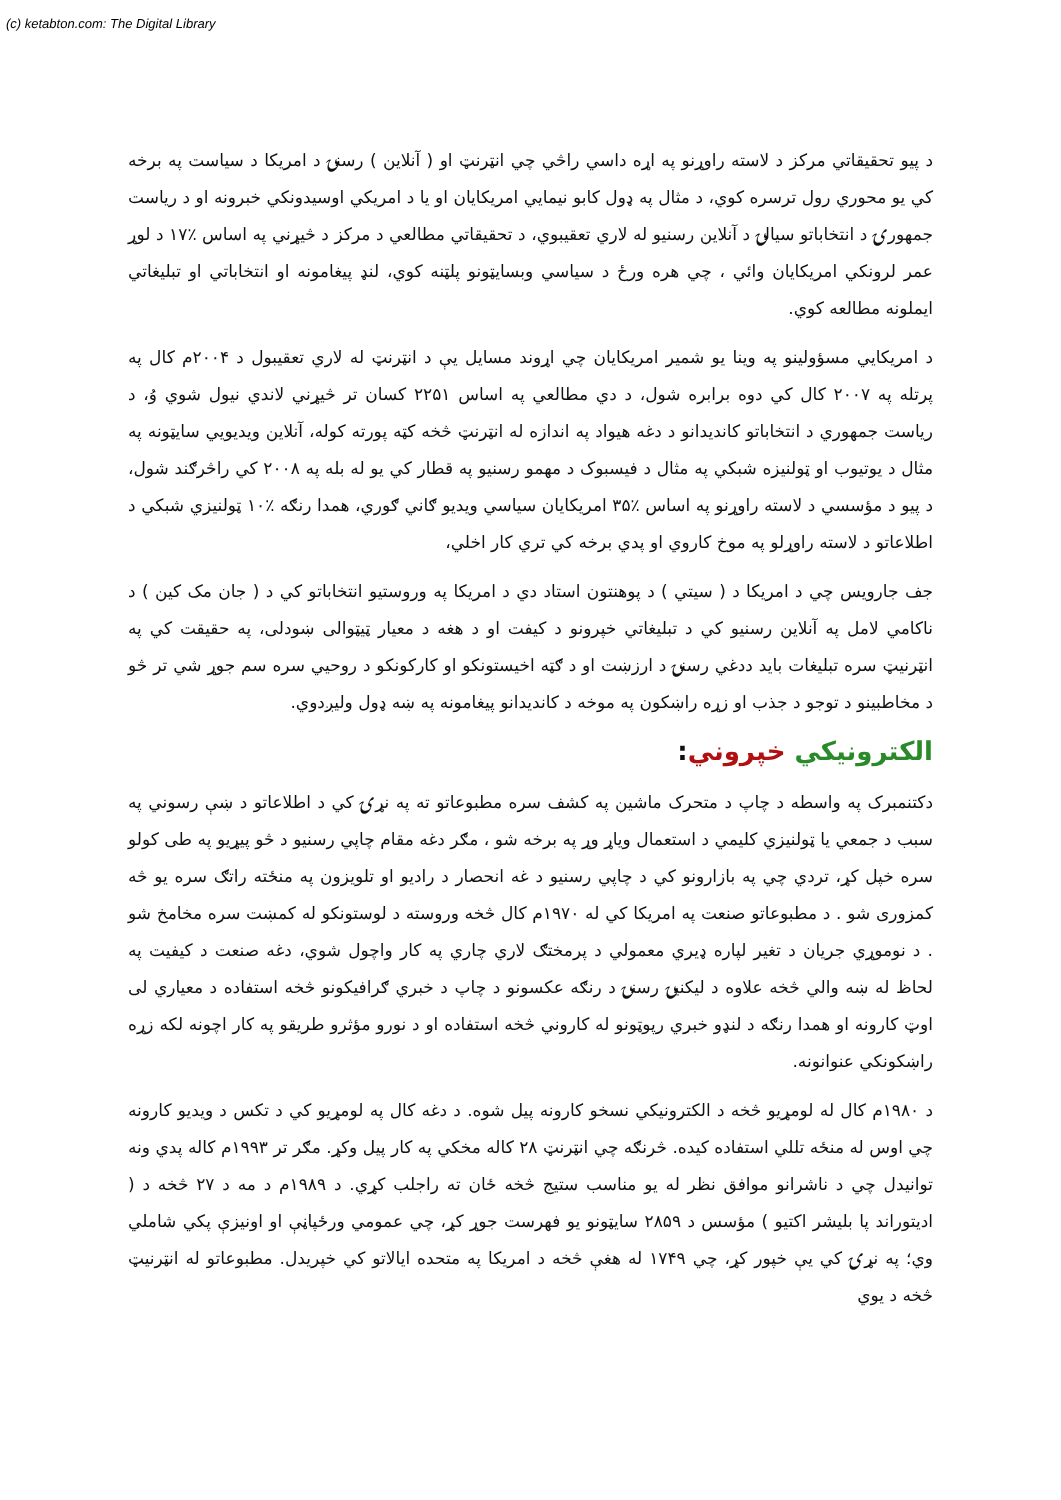(c) ketabton.com: The Digital Library
د پیو تحقیقاتي مرکز د لاسته راوړنو په اړه داسي راڅي چي انټرنټ او ( آنلاین ) رسنۍ د امریکا د سیاست په برخه کي یو محوري رول ترسره کوي، د مثال په ډول کابو نیمايي امریکایان او یا د امریکي اوسیدونکي خبرونه او د ریاست جمهورۍ د انتخاباتو سیالۍ د آنلاین رسنیو له لاري تعقیبوي، د تحقیقاتي مطالعي د مرکز د څیړني په اساس ٪۱۷ د لوړ عمر لرونکي امریکایان وائي ، چي هره ورځ د سیاسي وبسایټونو پلټنه کوي، لنډ پیغامونه او انتخاباتي او تبلیغاتي ایملونه مطالعه کوي.
د امریکايي مسؤولینو په وینا یو شمیر امریکایان چي اړوند مسایل یې د انټرنټ له لاري تعقیبول د ۲۰۰۴م کال په پرتله په ۲۰۰۷ کال کي دوه برابره شول، د دي مطالعي په اساس ۲۲۵۱ کسان تر څیړني لاندي نیول شوي وُ، د ریاست جمهوري د انتخاباتو کاندیدانو د دغه هیواد په اندازه له انټرنټ څخه کټه پورته کوله، آنلاین ویدیويي سایټونه په مثال د یوتیوب او ټولنیزه شبکي په مثال د فیسبوک د مهمو رسنیو په قطار کي یو له بله په ۲۰۰۸ کي راڅرګند شول، د پیو د مؤسسي د لاسته راوړنو په اساس ٪۳۵ امریکایان سیاسي ویدیو ګاني ګوري، همدا رنګه ٪۱۰ ټولنیزي شبکي د اطلاعاتو د لاسته راوړلو په موخ کاروي او پدي برخه کي تري کار اخلي،
جف جارویس چي د امریکا د ( سیتي ) د پوهنتون استاد دي د امریکا په وروستیو انتخاباتو کي د ( جان مک کین ) د ناکامي لامل په آنلاین رسنیو کي د تبلیغاتي خپرونو د کیفت او د هغه د معیار ټیټوالی ښودلی، په حقیقت کي په انټرنیټ سره تبلیغات باید ددغي رسنۍ د ارزښت او د ګټه اخیستونکو او کارکونکو د روحیي سره سم جوړ شي تر څو د مخاطبینو د توجو د جذب او زړه راښکون په موخه د کاندیدانو پیغامونه په ښه ډول ولیږدوي.
الکترونیکي خپروني:
دکتنمبرک په واسطه د چاپ د متحرک ماشین په کشف سره مطبوعاتو ته په نړۍ کي د اطلاعاتو د ښې رسوني په سبب د جمعي یا ټولنیزي کلیمي د استعمال ویاړ وړ په برخه شو ، مګر دغه مقام چاپي رسنیو د څو پیړیو په طی کولو سره خپل کړ، تردي چي په بازارونو کي د چاپي رسنیو د غه انحصار د رادیو او تلویزون په منځته راتګ سره یو څه کمزوری شو . د مطبوعاتو صنعت په امریکا کي له ۱۹۷۰م کال څخه وروسته د لوستونکو له کمښت سره مخامخ شو . د نوموړي جریان د تغیر لپاره ډیري معمولي د پرمختګ لاري چاري په کار واچول شوي، دغه صنعت د کیفیت په لحاظ له ښه والي څخه علاوه د لیکنیۍ رسنۍ د رنګه عکسونو د چاپ د خبري ګرافیکونو څخه استفاده د معیاري لی اوټ کارونه او همدا رنګه د لنډو خبري رپوټونو له کاروني څخه استفاده او د نورو مؤثرو طریقو په کار اچونه لکه زړه راښکونکي عنوانونه.
د ۱۹۸۰م کال له لومړیو څخه د الکترونیکي نسخو کارونه پیل شوه. د دغه کال په لومړیو کي د تکس د ویدیو کارونه چي اوس له منځه تللي استفاده کیده. څرنګه چي انټرنټ ۲۸ کاله مخکي په کار پیل وکړ. مګر تر ۱۹۹۳م کاله پدي ونه توانیدل چي د ناشرانو موافق نظر له یو مناسب ستیج څخه ځان ته راجلب کړي. د ۱۹۸۹م د مه د ۲۷ څخه د ( ادیتوراند پا بلیشر اکتیو ) مؤسس د ۲۸۵۹ سایټونو یو فهرست جوړ کړ، چي عمومي ورځپاڼې او اونیزې پکي شاملي وي؛ په نړۍ کي یې خپور کړ، چي ۱۷۴۹ له هغې څخه د امریکا په متحده ایالاتو کي خپریدل. مطبوعاتو له انټرنیټ څخه د یوي